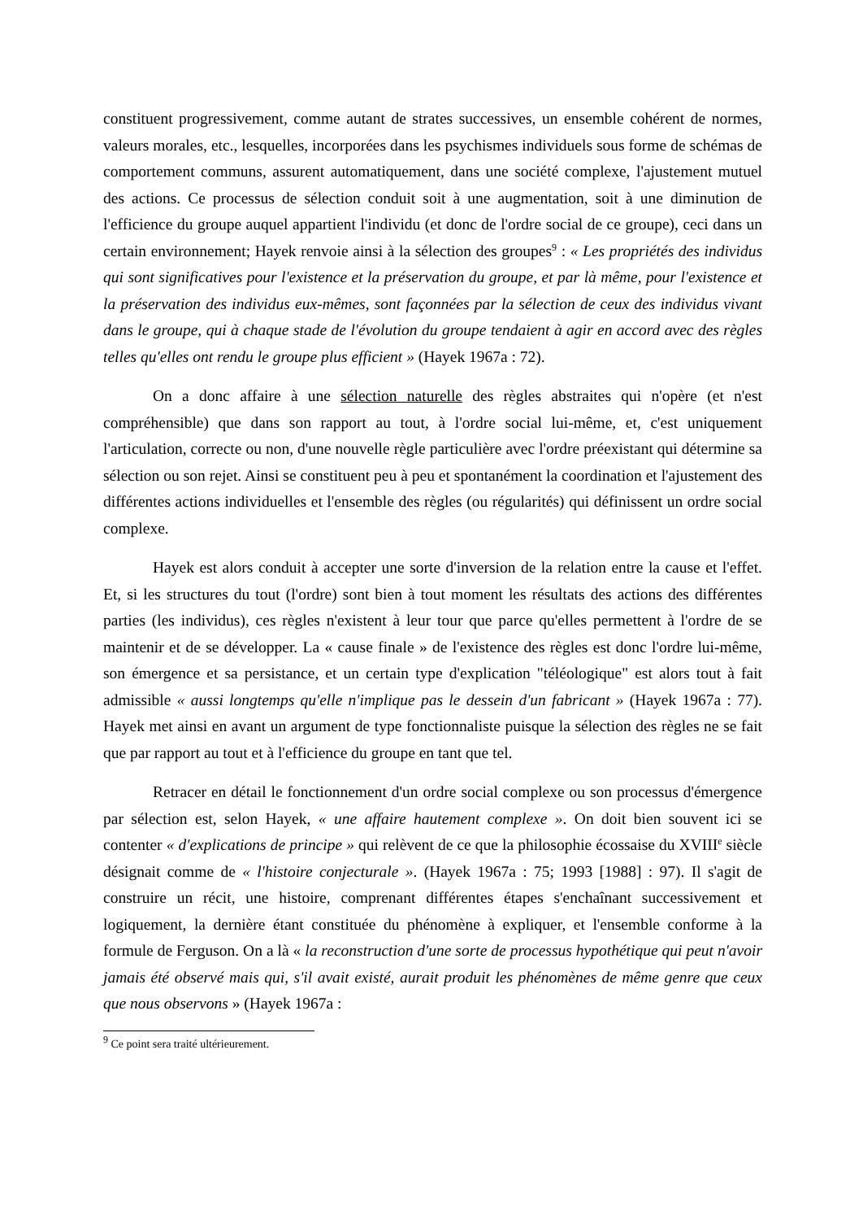constituent progressivement, comme autant de strates successives, un ensemble cohérent de normes, valeurs morales, etc., lesquelles, incorporées dans les psychismes individuels sous forme de schémas de comportement communs, assurent automatiquement, dans une société complexe, l'ajustement mutuel des actions. Ce processus de sélection conduit soit à une augmentation, soit à une diminution de l'efficience du groupe auquel appartient l'individu (et donc de l'ordre social de ce groupe), ceci dans un certain environnement; Hayek renvoie ainsi à la sélection des groupes<sup>9</sup> : « Les propriétés des individus qui sont significatives pour l'existence et la préservation du groupe, et par là même, pour l'existence et la préservation des individus eux-mêmes, sont façonnées par la sélection de ceux des individus vivant dans le groupe, qui à chaque stade de l'évolution du groupe tendaient à agir en accord avec des règles telles qu'elles ont rendu le groupe plus efficient » (Hayek 1967a : 72).
On a donc affaire à une sélection naturelle des règles abstraites qui n'opère (et n'est compréhensible) que dans son rapport au tout, à l'ordre social lui-même, et, c'est uniquement l'articulation, correcte ou non, d'une nouvelle règle particulière avec l'ordre préexistant qui détermine sa sélection ou son rejet. Ainsi se constituent peu à peu et spontanément la coordination et l'ajustement des différentes actions individuelles et l'ensemble des règles (ou régularités) qui définissent un ordre social complexe.
Hayek est alors conduit à accepter une sorte d'inversion de la relation entre la cause et l'effet. Et, si les structures du tout (l'ordre) sont bien à tout moment les résultats des actions des différentes parties (les individus), ces règles n'existent à leur tour que parce qu'elles permettent à l'ordre de se maintenir et de se développer. La « cause finale » de l'existence des règles est donc l'ordre lui-même, son émergence et sa persistance, et un certain type d'explication "téléologique" est alors tout à fait admissible « aussi longtemps qu'elle n'implique pas le dessein d'un fabricant » (Hayek 1967a : 77). Hayek met ainsi en avant un argument de type fonctionnaliste puisque la sélection des règles ne se fait que par rapport au tout et à l'efficience du groupe en tant que tel.
Retracer en détail le fonctionnement d'un ordre social complexe ou son processus d'émergence par sélection est, selon Hayek, « une affaire hautement complexe ». On doit bien souvent ici se contenter « d'explications de principe » qui relèvent de ce que la philosophie écossaise du XVIII<sup>e</sup> siècle désignait comme de « l'histoire conjecturale ». (Hayek 1967a : 75; 1993 [1988] : 97). Il s'agit de construire un récit, une histoire, comprenant différentes étapes s'enchaînant successivement et logiquement, la dernière étant constituée du phénomène à expliquer, et l'ensemble conforme à la formule de Ferguson. On a là « la reconstruction d'une sorte de processus hypothétique qui peut n'avoir jamais été observé mais qui, s'il avait existé, aurait produit les phénomènes de même genre que ceux que nous observons » (Hayek 1967a :
<sup>9</sup> Ce point sera traité ultérieurement.